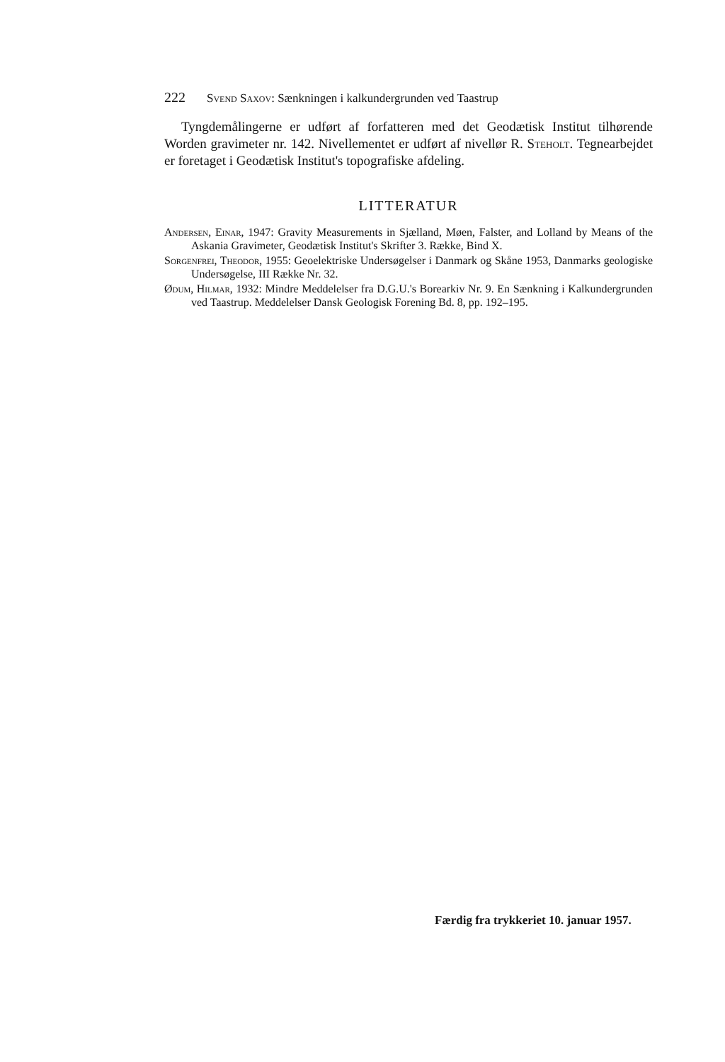222 Svend Saxov: Sænkningen i kalkundergrunden ved Taastrup
Tyngdemålingerne er udført af forfatteren med det Geodætisk Institut tilhørende Worden gravimeter nr. 142. Nivellementet er udført af nivellør R. Steholt. Tegnearbejdet er foretaget i Geodætisk Institut's topografiske afdeling.
LITTERATUR
Andersen, Einar, 1947: Gravity Measurements in Sjælland, Møen, Falster, and Lolland by Means of the Askania Gravimeter, Geodætisk Institut's Skrifter 3. Række, Bind X.
Sorgenfrei, Theodor, 1955: Geoelektriske Undersøgelser i Danmark og Skåne 1953, Danmarks geologiske Undersøgelse, III Række Nr. 32.
Ødum, Hilmar, 1932: Mindre Meddelelser fra D.G.U.'s Borearkiv Nr. 9. En Sænkning i Kalkundergrunden ved Taastrup. Meddelelser Dansk Geologisk Forening Bd. 8, pp. 192–195.
Færdig fra trykkeriet 10. januar 1957.